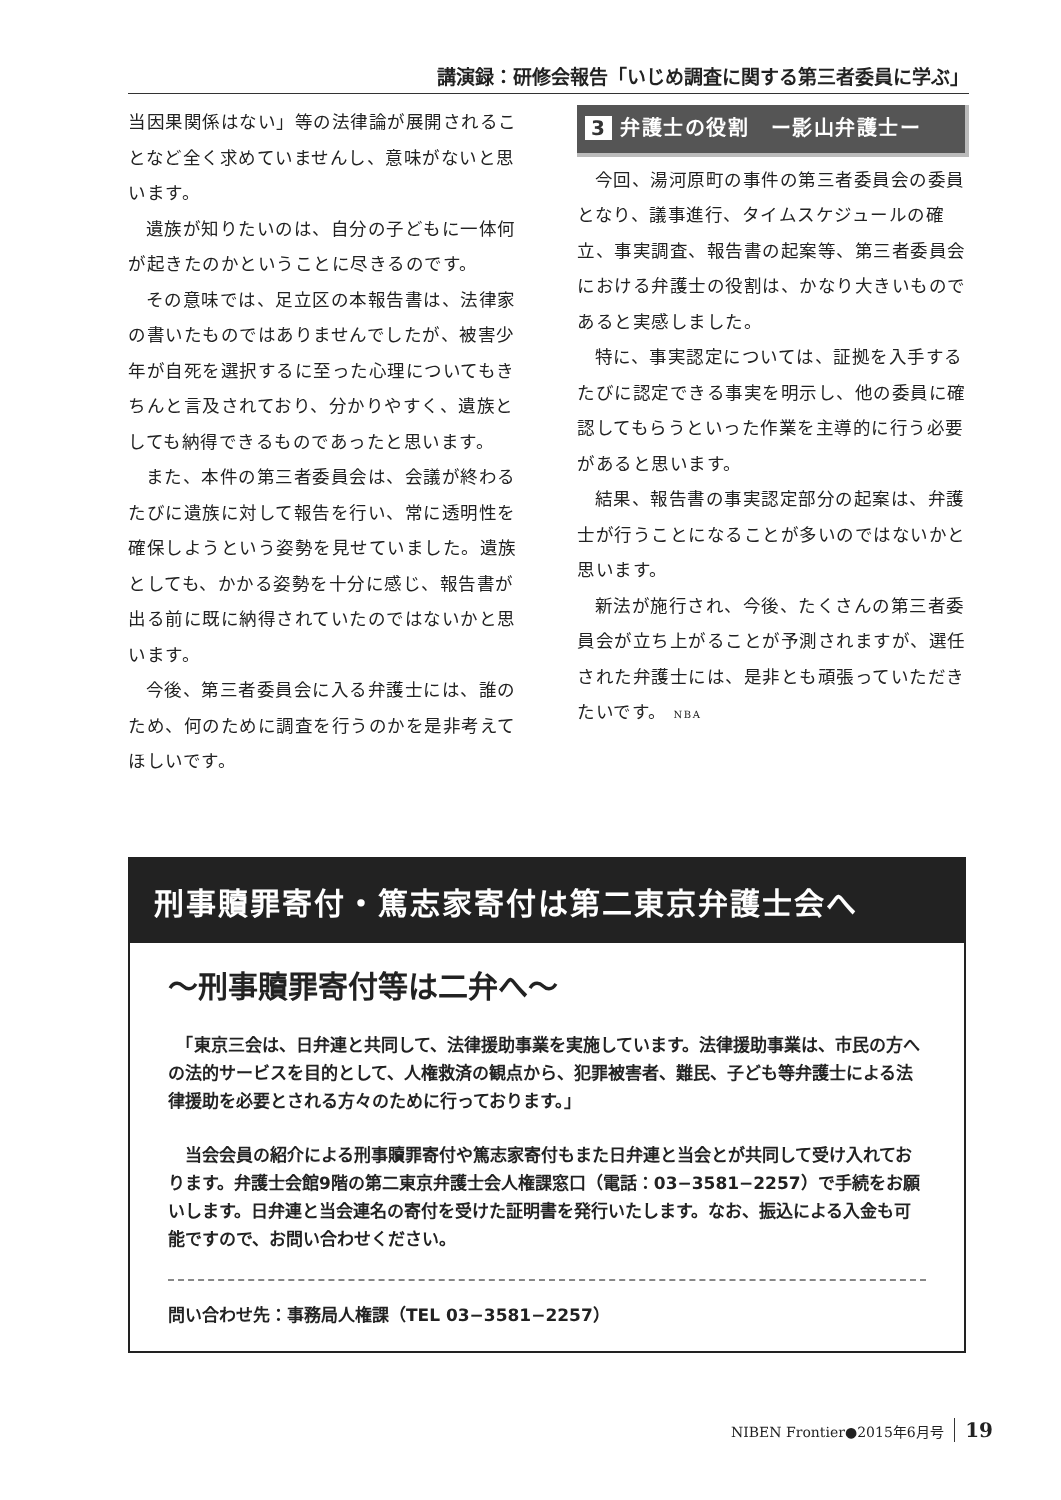講演録：研修会報告「いじめ調査に関する第三者委員に学ぶ」
当因果関係はない」等の法律論が展開されることなど全く求めていませんし、意味がないと思います。
遺族が知りたいのは、自分の子どもに一体何が起きたのかということに尽きるのです。
その意味では、足立区の本報告書は、法律家の書いたものではありませんでしたが、被害少年が自死を選択するに至った心理についてもきちんと言及されており、分かりやすく、遺族としても納得できるものであったと思います。
また、本件の第三者委員会は、会議が終わるたびに遺族に対して報告を行い、常に透明性を確保しようという姿勢を見せていました。遺族としても、かかる姿勢を十分に感じ、報告書が出る前に既に納得されていたのではないかと思います。
今後、第三者委員会に入る弁護士には、誰のため、何のために調査を行うのかを是非考えてほしいです。
3 弁護士の役割　ー影山弁護士ー
今回、湯河原町の事件の第三者委員会の委員となり、議事進行、タイムスケジュールの確立、事実調査、報告書の起案等、第三者委員会における弁護士の役割は、かなり大きいものであると実感しました。
特に、事実認定については、証拠を入手するたびに認定できる事実を明示し、他の委員に確認してもらうといった作業を主導的に行う必要があると思います。
結果、報告書の事実認定部分の起案は、弁護士が行うことになることが多いのではないかと思います。
新法が施行され、今後、たくさんの第三者委員会が立ち上がることが予測されますが、選任された弁護士には、是非とも頑張っていただきたいです。 NBA
刑事贖罪寄付・篤志家寄付は第二東京弁護士会へ
〜刑事贖罪寄付等は二弁へ〜
　「東京三会は、日弁連と共同して、法律援助事業を実施しています。法律援助事業は、市民の方への法的サービスを目的として、人権救済の観点から、犯罪被害者、難民、子ども等弁護士による法律援助を必要とされる方々のために行っております。」
　当会会員の紹介による刑事贖罪寄付や篤志家寄付もまた日弁連と当会とが共同して受け入れております。弁護士会館9階の第二東京弁護士会人権課窓口（電話：03−3581−2257）で手続をお願いします。日弁連と当会連名の寄付を受けた証明書を発行いたします。なお、振込による入金も可能ですので、お問い合わせください。
問い合わせ先：事務局人権課（TEL 03−3581−2257）
NIBEN Frontier●2015年6月号 19